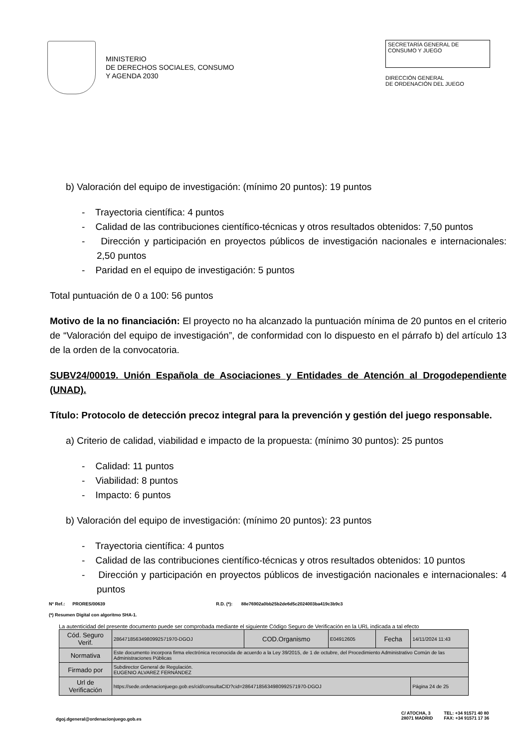MINISTERIO
DE DERECHOS SOCIALES, CONSUMO
Y AGENDA 2030
SECRETARÍA GENERAL DE
CONSUMO Y JUEGO
DIRECCIÓN GENERAL
DE ORDENACIÓN DEL JUEGO
b) Valoración del equipo de investigación: (mínimo 20 puntos): 19 puntos
- Trayectoria científica: 4 puntos
- Calidad de las contribuciones científico-técnicas y otros resultados obtenidos: 7,50 puntos
- Dirección y participación en proyectos públicos de investigación nacionales e internacionales: 2,50 puntos
- Paridad en el equipo de investigación: 5 puntos
Total puntuación de 0 a 100: 56 puntos
Motivo de la no financiación: El proyecto no ha alcanzado la puntuación mínima de 20 puntos en el criterio de “Valoración del equipo de investigación”, de conformidad con lo dispuesto en el párrafo b) del artículo 13 de la orden de la convocatoria.
SUBV24/00019. Unión Española de Asociaciones y Entidades de Atención al Drogodependiente (UNAD).
Título: Protocolo de detección precoz integral para la prevención y gestión del juego responsable.
a) Criterio de calidad, viabilidad e impacto de la propuesta: (mínimo 30 puntos): 25 puntos
- Calidad: 11 puntos
- Viabilidad: 8 puntos
- Impacto: 6 puntos
b) Valoración del equipo de investigación: (mínimo 20 puntos): 23 puntos
- Trayectoria científica: 4 puntos
- Calidad de las contribuciones científico-técnicas y otros resultados obtenidos: 10 puntos
- Dirección y participación en proyectos públicos de investigación nacionales e internacionales: 4 puntos
Nº Ref.: PRORES/00639 R.D. (*): 88e76902a0bb25b2de6d5c2024003ba419c3b9c3
(*) Resumen Digital con algoritmo SHA-1.
La autenticidad del presente documento puede ser comprobada mediante el siguiente Código Seguro de Verificación en la URL indicada a tal efecto
| Cód. Seguro Verif. | 28647185634980992571970-DGOJ | COD.Organismo | E04912605 | Fecha | 14/11/2024 11:43 |
| Normativa | Este documento incorpora firma electrónica reconocida de acuerdo a la Ley 39/2015, de 1 de octubre, del Procedimiento Administrativo Común de las Administraciones Públicas | | | | |
| Firmado por | Subdirector General de Regulación. EUGENIO ALVAREZ FERNÁNDEZ | | | | |
| Url de Verificación | https://sede.ordenacionjuego.gob.es/cid/consultaCID?cid=28647185634980992571970-DGOJ | | | | Página 24 de 25 |
dgoj.dgeneral@ordenacionjuego.gob.es C/ ATOCHA, 3
28071 MADRID TEL: +34 91571 40 80
FAX: +34 91571 17 36